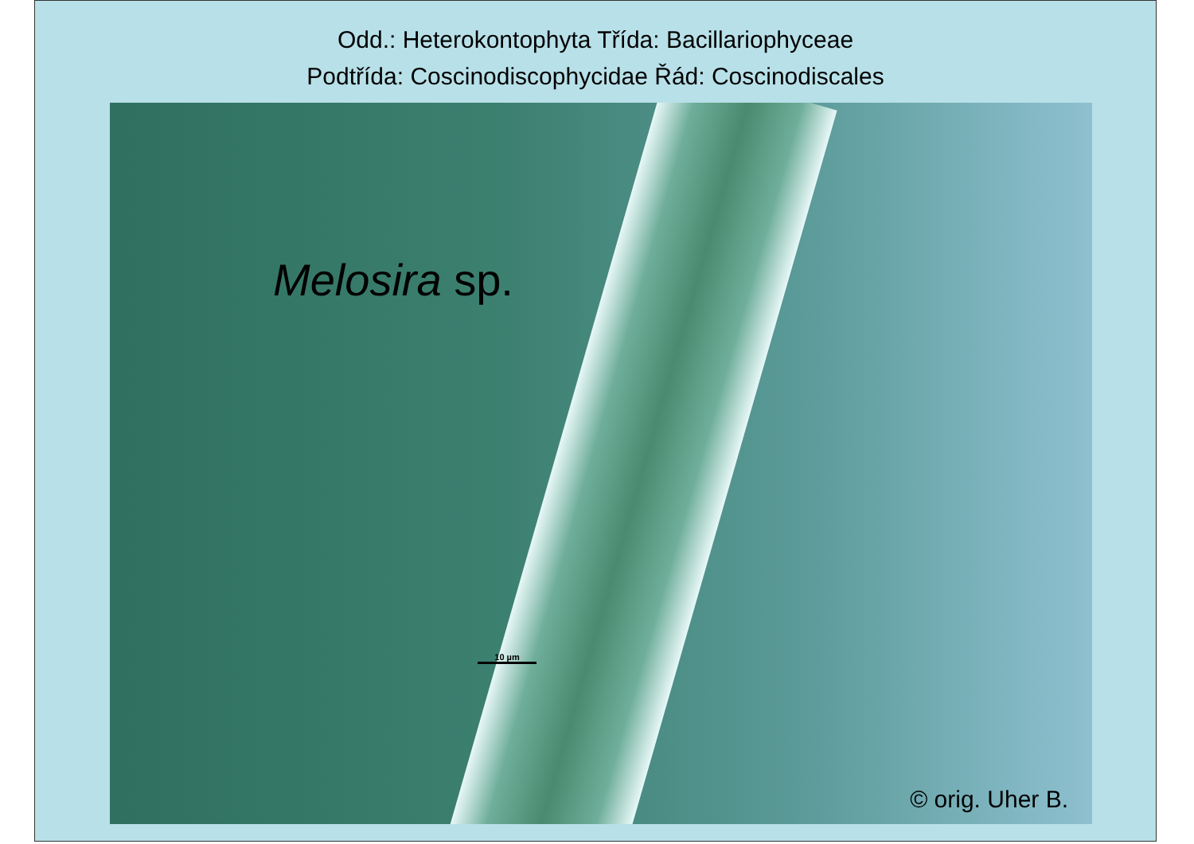Odd.: Heterokontophyta Třída: Bacillariophyceae
Podtřída: Coscinodiscophycidae Řád: Coscinodiscales
Melosira sp.
10 µm
© orig. Uher B.